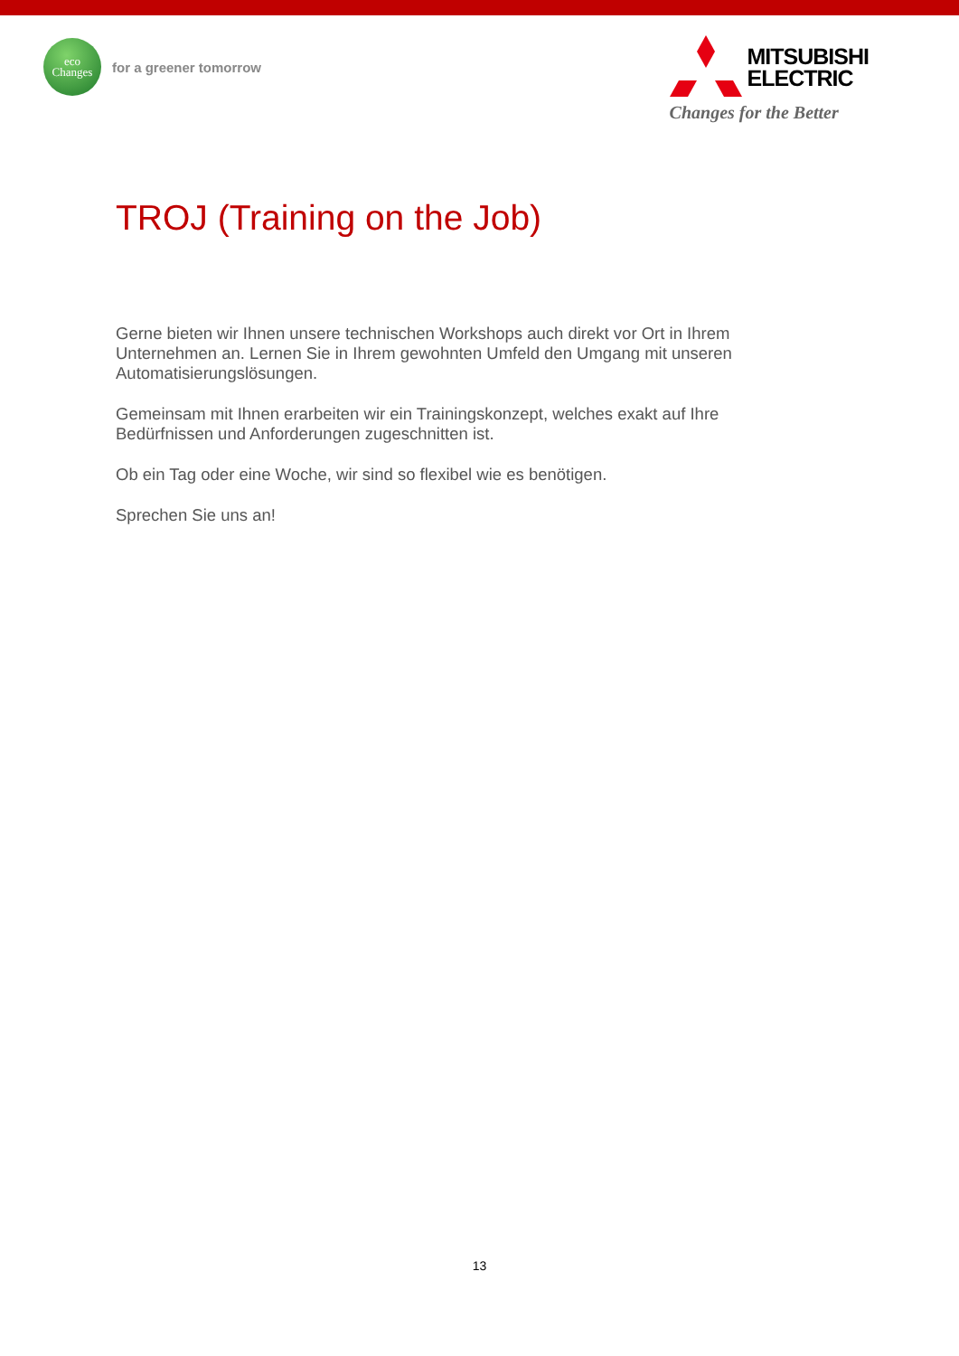eco
Changes
for a greener tomorrow
MITSUBISHI
ELECTRIC
Changes for the Better
TROJ (Training on the Job)
Gerne bieten wir Ihnen unsere technischen Workshops auch direkt vor Ort in Ihrem Unternehmen an. Lernen Sie in Ihrem gewohnten Umfeld den Umgang mit unseren Automatisierungslösungen.
Gemeinsam mit Ihnen erarbeiten wir ein Trainingskonzept, welches exakt auf Ihre Bedürfnissen und Anforderungen zugeschnitten ist.
Ob ein Tag oder eine Woche, wir sind so flexibel wie es benötigen.
Sprechen Sie uns an!
13